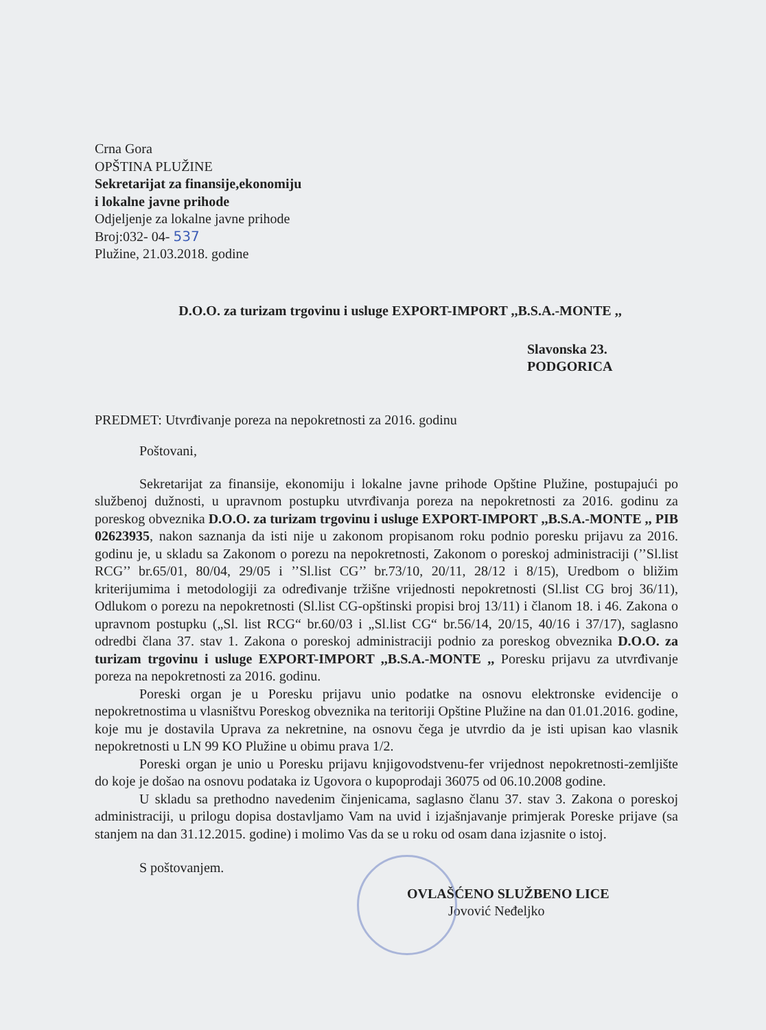Crna Gora
OPŠTINA PLUŽINE
Sekretarijat za finansije,ekonomiju
i lokalne javne prihode
Odjeljenje za lokalne javne prihode
Broj:032- 04- 537
Plužine, 21.03.2018. godine
D.O.O. za turizam trgovinu i usluge EXPORT-IMPORT ,,B.S.A.-MONTE ,,
Slavonska 23.
PODGORICA
PREDMET: Utvrđivanje poreza na nepokretnosti za 2016. godinu
Poštovani,
Sekretarijat za finansije, ekonomiju i lokalne javne prihode Opštine Plužine, postupajući po službenoj dužnosti, u upravnom postupku utvrđivanja poreza na nepokretnosti za 2016. godinu za poreskog obveznika D.O.O. za turizam trgovinu i usluge EXPORT-IMPORT ,,B.S.A.-MONTE ,, PIB 02623935, nakon saznanja da isti nije u zakonom propisanom roku podnio poresku prijavu za 2016. godinu je, u skladu sa Zakonom o porezu na nepokretnosti, Zakonom o poreskoj administraciji (’’Sl.list RCG’’ br.65/01, 80/04, 29/05 i ’’Sl.list CG’’ br.73/10, 20/11, 28/12 i 8/15), Uredbom o bližim kriterijumima i metodologiji za određivanje tržišne vrijednosti nepokretnosti (Sl.list CG broj 36/11), Odlukom o porezu na nepokretnosti (Sl.list CG-opštinski propisi broj 13/11) i članom 18. i 46. Zakona o upravnom postupku („Sl. list RCG“ br.60/03 i „Sl.list CG“ br.56/14, 20/15, 40/16 i 37/17), saglasno odredbi člana 37. stav 1. Zakona o poreskoj administraciji podnio za poreskog obveznika D.O.O. za turizam trgovinu i usluge EXPORT-IMPORT ,,B.S.A.-MONTE ,, Poresku prijavu za utvrđivanje poreza na nepokretnosti za 2016. godinu.
Poreski organ je u Poresku prijavu unio podatke na osnovu elektronske evidencije o nepokretnostima u vlasništvu Poreskog obveznika na teritoriji Opštine Plužine na dan 01.01.2016. godine, koje mu je dostavila Uprava za nekretnine, na osnovu čega je utvrdio da je isti upisan kao vlasnik nepokretnosti u LN 99 KO Plužine u obimu prava 1/2.
Poreski organ je unio u Poresku prijavu knjigovodstvenu-fer vrijednost nepokretnosti-zemljište do koje je došao na osnovu podataka iz Ugovora o kupoprodaji 36075 od 06.10.2008 godine.
U skladu sa prethodno navedenim činjenicama, saglasno članu 37. stav 3. Zakona o poreskoj administraciji, u prilogu dopisa dostavljamo Vam na uvid i izjašnjavanje primjerak Poreske prijave (sa stanjem na dan 31.12.2015. godine) i molimo Vas da se u roku od osam dana izjasnite o istoj.
S poštovanjem.
OVLAŠĆENO SLUŽBENO LICE
Jovović Neđeljko